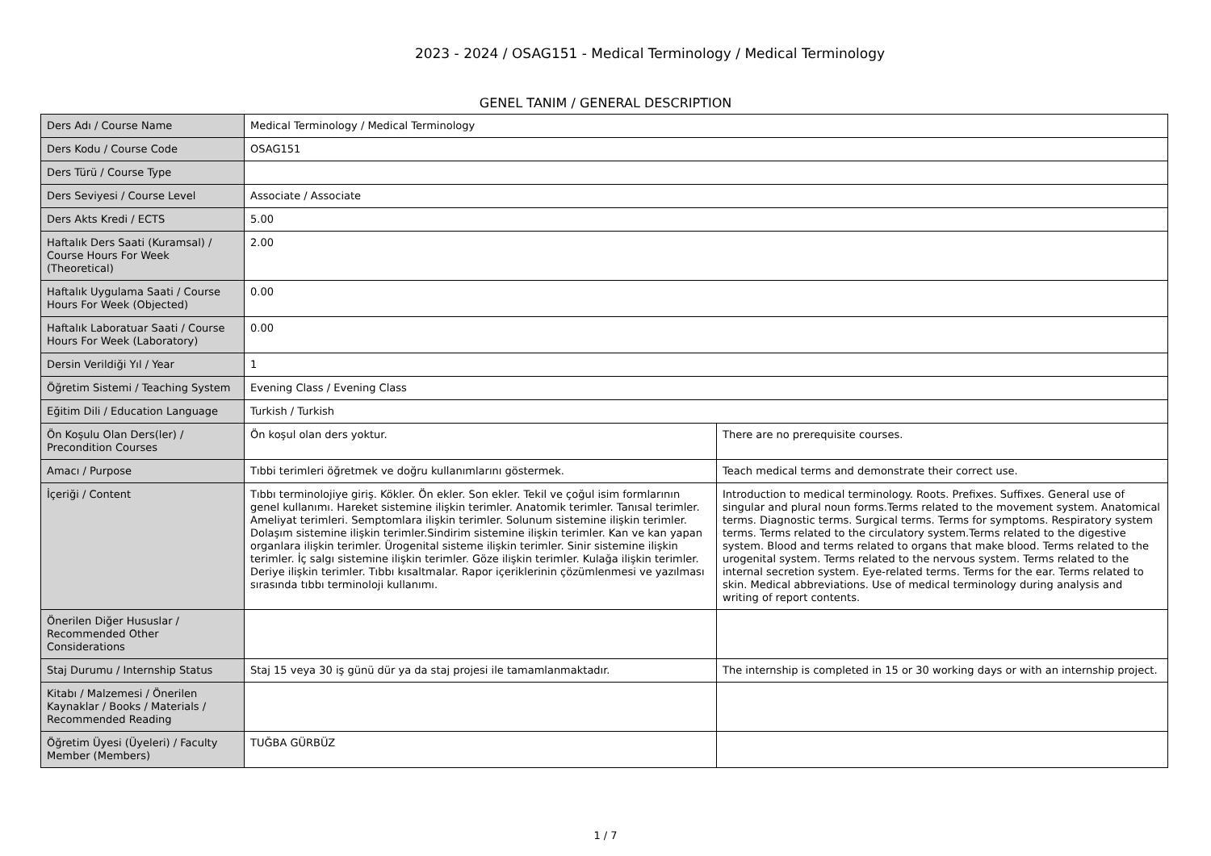2023 - 2024 / OSAG151 - Medical Terminology / Medical Terminology
GENEL TANIM / GENERAL DESCRIPTION
| Ders Adı / Course Name | Medical Terminology / Medical Terminology | |
| Ders Kodu / Course Code | OSAG151 | |
| Ders Türü / Course Type | | |
| Ders Seviyesi / Course Level | Associate / Associate | |
| Ders Akts Kredi / ECTS | 5.00 | |
| Haftalık Ders Saati (Kuramsal) / Course Hours For Week (Theoretical) | 2.00 | |
| Haftalık Uygulama Saati / Course Hours For Week (Objected) | 0.00 | |
| Haftalık Laboratuar Saati / Course Hours For Week (Laboratory) | 0.00 | |
| Dersin Verildiği Yıl / Year | 1 | |
| Öğretim Sistemi / Teaching System | Evening Class / Evening Class | |
| Eğitim Dili / Education Language | Turkish / Turkish | |
| Ön Koşulu Olan Ders(ler) / Precondition Courses | Ön koşul olan ders yoktur. | There are no prerequisite courses. |
| Amacı / Purpose | Tıbbi terimleri öğretmek ve doğru kullanımlarını göstermek. | Teach medical terms and demonstrate their correct use. |
| İçeriği / Content | Tıbbı terminolojiye giriş. Kökler. Ön ekler. Son ekler. Tekil ve çoğul isim formlarının genel kullanımı. Hareket sistemine ilişkin terimler. Anatomik terimler. Tanısal terimler. Ameliyat terimleri. Semptomlara ilişkin terimler. Solunum sistemine ilişkin terimler. Dolaşım sistemine ilişkin terimler.Sindirim sistemine ilişkin terimler. Kan ve kan yapan organlara ilişkin terimler. Ürogenital sisteme ilişkin terimler. Sinir sistemine ilişkin terimler. İç salgı sistemine ilişkin terimler. Göze ilişkin terimler. Kulağa ilişkin terimler. Deriye ilişkin terimler. Tıbbı kısaltmalar. Rapor içeriklerinin çözümlenmesi ve yazılması sırasında tıbbı terminoloji kullanımı. | Introduction to medical terminology. Roots. Prefixes. Suffixes. General use of singular and plural noun forms.Terms related to the movement system. Anatomical terms. Diagnostic terms. Surgical terms. Terms for symptoms. Respiratory system terms. Terms related to the circulatory system.Terms related to the digestive system. Blood and terms related to organs that make blood. Terms related to the urogenital system. Terms related to the nervous system. Terms related to the internal secretion system. Eye-related terms. Terms for the ear. Terms related to skin. Medical abbreviations. Use of medical terminology during analysis and writing of report contents. |
| Önerilen Diğer Hususlar / Recommended Other Considerations | | |
| Staj Durumu / Internship Status | Staj 15 veya 30 iş günü dür ya da staj projesi ile tamamlanmaktadır. | The internship is completed in 15 or 30 working days or with an internship project. |
| Kitabı / Malzemesi / Önerilen Kaynaklar / Books / Materials / Recommended Reading | | |
| Öğretim Üyesi (Üyeleri) / Faculty Member (Members) | TUĞBA GÜRBÜZ | |
1 / 7